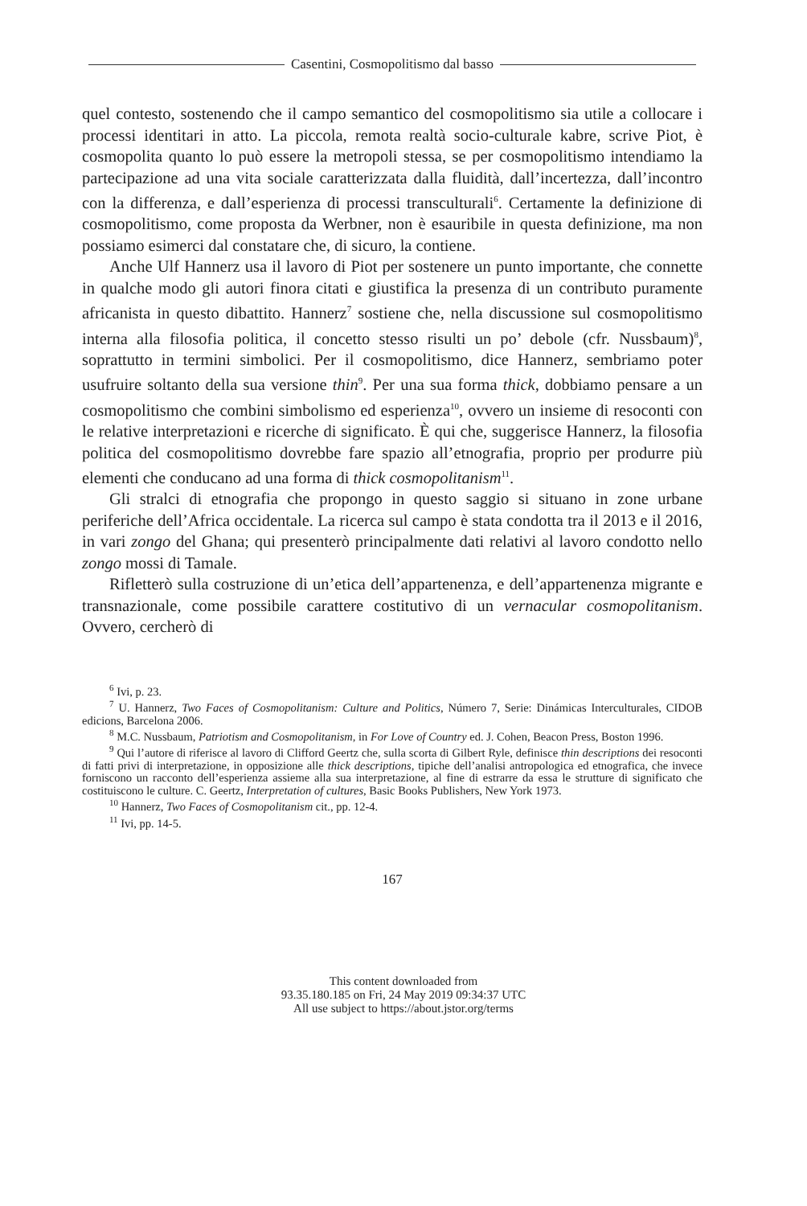Casentini, Cosmopolitismo dal basso
quel contesto, sostenendo che il campo semantico del cosmopolitismo sia utile a collocare i processi identitari in atto. La piccola, remota realtà socio-culturale kabre, scrive Piot, è cosmopolita quanto lo può essere la metropoli stessa, se per cosmopolitismo intendiamo la partecipazione ad una vita sociale caratterizzata dalla fluidità, dall’incertezza, dall’incontro con la differenza, e dall’esperienza di processi transculturali<sup>6</sup>. Certamente la definizione di cosmopolitismo, come proposta da Werbner, non è esauribile in questa definizione, ma non possiamo esimerci dal constatare che, di sicuro, la contiene.
Anche Ulf Hannerz usa il lavoro di Piot per sostenere un punto importante, che connette in qualche modo gli autori finora citati e giustifica la presenza di un contributo puramente africanista in questo dibattito. Hannerz<sup>7</sup> sostiene che, nella discussione sul cosmopolitismo interna alla filosofia politica, il concetto stesso risulti un po’ debole (cfr. Nussbaum)<sup>8</sup>, soprattutto in termini simbolici. Per il cosmopolitismo, dice Hannerz, sembriamo poter usufruire soltanto della sua versione thin<sup>9</sup>. Per una sua forma thick, dobbiamo pensare a un cosmopolitismo che combini simbolismo ed esperienza<sup>10</sup>, ovvero un insieme di resoconti con le relative interpretazioni e ricerche di significato. È qui che, suggerisce Hannerz, la filosofia politica del cosmopolitismo dovrebbe fare spazio all’etnografia, proprio per produrre più elementi che conducano ad una forma di thick cosmopolitanism<sup>11</sup>.
Gli stralci di etnografia che propongo in questo saggio si situano in zone urbane periferiche dell’Africa occidentale. La ricerca sul campo è stata condotta tra il 2013 e il 2016, in vari zongo del Ghana; qui presenterò principalmente dati relativi al lavoro condotto nello zongo mossi di Tamale.
Rifletterò sulla costruzione di un’etica dell’appartenenza, e dell’appartenenza migrante e transnazionale, come possibile carattere costitutivo di un vernacular cosmopolitanism. Ovvero, cercherò di
<sup>6</sup> Ivi, p. 23.
<sup>7</sup> U. Hannerz, Two Faces of Cosmopolitanism: Culture and Politics, Número 7, Serie: Dinámicas Interculturales, CIDOB edicions, Barcelona 2006.
<sup>8</sup> M.C. Nussbaum, Patriotism and Cosmopolitanism, in For Love of Country ed. J. Cohen, Beacon Press, Boston 1996.
<sup>9</sup> Qui l’autore di riferisce al lavoro di Clifford Geertz che, sulla scorta di Gilbert Ryle, definisce thin descriptions dei resoconti di fatti privi di interpretazione, in opposizione alle thick descriptions, tipiche dell’analisi antropologica ed etnografica, che invece forniscono un racconto dell’esperienza assieme alla sua interpretazione, al fine di estrarre da essa le strutture di significato che costituiscono le culture. C. Geertz, Interpretation of cultures, Basic Books Publishers, New York 1973.
<sup>10</sup> Hannerz, Two Faces of Cosmopolitanism cit., pp. 12-4.
<sup>11</sup> Ivi, pp. 14-5.
167
This content downloaded from
93.35.180.185 on Fri, 24 May 2019 09:34:37 UTC
All use subject to https://about.jstor.org/terms